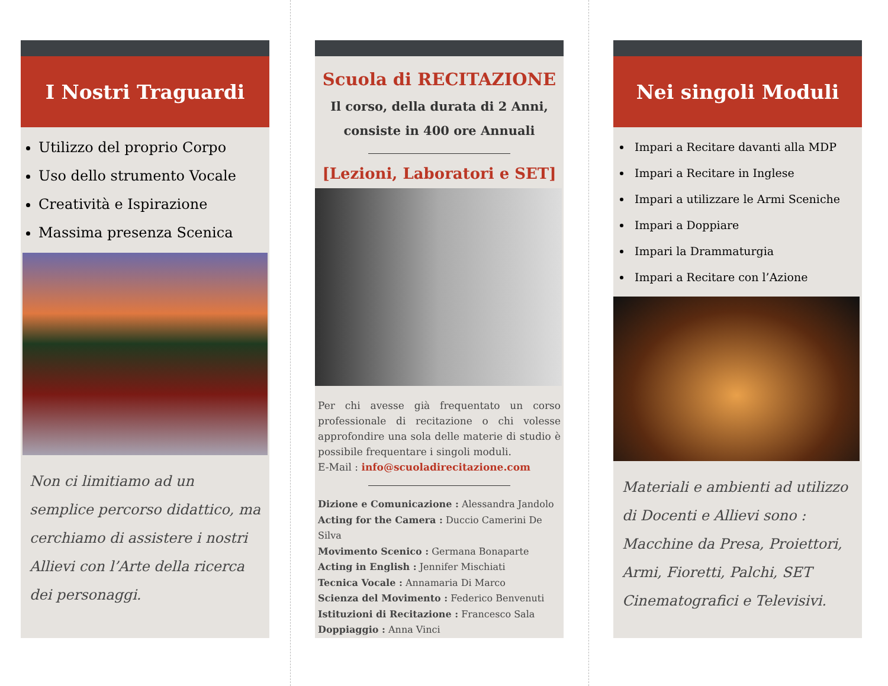I Nostri Traguardi
Utilizzo del proprio Corpo
Uso dello strumento Vocale
Creatività e Ispirazione
Massima presenza Scenica
Non ci limitiamo ad un semplice percorso didattico, ma cerchiamo di assistere i nostri Allievi con l’Arte della ricerca dei personaggi.
Scuola di RECITAZIONE
Il corso, della durata di 2 Anni,
consiste in 400 ore Annuali
[Lezioni, Laboratori e SET]
Per chi avesse già frequentato un corso professionale di recitazione o chi volesse approfondire una sola delle materie di studio è possibile frequentare i singoli moduli.
E-Mail : info@scuoladirecitazione.com
Dizione e Comunicazione : Alessandra Jandolo
Acting for the Camera : Duccio Camerini De Silva
Movimento Scenico : Germana Bonaparte
Acting in English : Jennifer Mischiati
Tecnica Vocale : Annamaria Di Marco
Scienza del Movimento : Federico Benvenuti
Istituzioni di Recitazione : Francesco Sala
Doppiaggio : Anna Vinci
Nei singoli Moduli
Impari a Recitare davanti alla MDP
Impari a Recitare in Inglese
Impari a utilizzare le Armi Sceniche
Impari a Doppiare
Impari la Drammaturgia
Impari a Recitare con l’Azione
Materiali e ambienti ad utilizzo di Docenti e Allievi sono : Macchine da Presa, Proiettori, Armi, Fioretti, Palchi, SET Cinematografici e Televisivi.